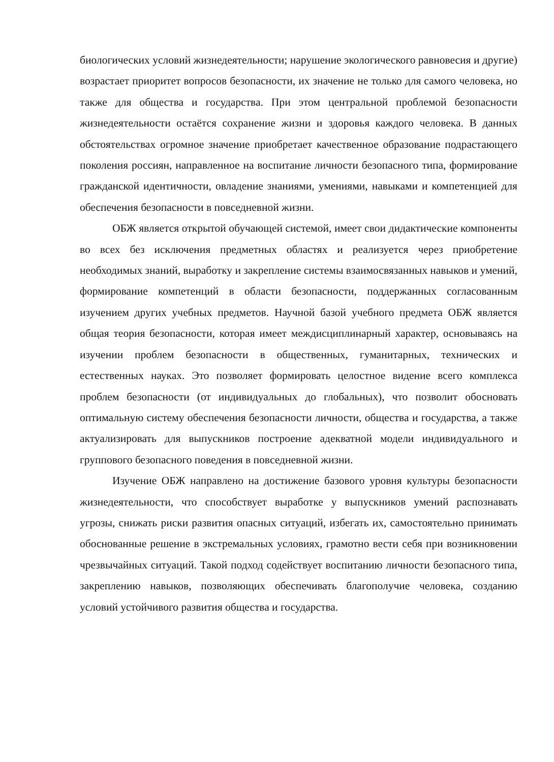биологических условий жизнедеятельности; нарушение экологического равновесия и другие) возрастает приоритет вопросов безопасности, их значение не только для самого человека, но также для общества и государства. При этом центральной проблемой безопасности жизнедеятельности остаётся сохранение жизни и здоровья каждого человека. В данных обстоятельствах огромное значение приобретает качественное образование подрастающего поколения россиян, направленное на воспитание личности безопасного типа, формирование гражданской идентичности, овладение знаниями, умениями, навыками и компетенцией для обеспечения безопасности в повседневной жизни.
ОБЖ является открытой обучающей системой, имеет свои дидактические компоненты во всех без исключения предметных областях и реализуется через приобретение необходимых знаний, выработку и закрепление системы взаимосвязанных навыков и умений, формирование компетенций в области безопасности, поддержанных согласованным изучением других учебных предметов. Научной базой учебного предмета ОБЖ является общая теория безопасности, которая имеет междисциплинарный характер, основываясь на изучении проблем безопасности в общественных, гуманитарных, технических и естественных науках. Это позволяет формировать целостное видение всего комплекса проблем безопасности (от индивидуальных до глобальных), что позволит обосновать оптимальную систему обеспечения безопасности личности, общества и государства, а также актуализировать для выпускников построение адекватной модели индивидуального и группового безопасного поведения в повседневной жизни.
Изучение ОБЖ направлено на достижение базового уровня культуры безопасности жизнедеятельности, что способствует выработке у выпускников умений распознавать угрозы, снижать риски развития опасных ситуаций, избегать их, самостоятельно принимать обоснованные решение в экстремальных условиях, грамотно вести себя при возникновении чрезвычайных ситуаций. Такой подход содействует воспитанию личности безопасного типа, закреплению навыков, позволяющих обеспечивать благополучие человека, созданию условий устойчивого развития общества и государства.